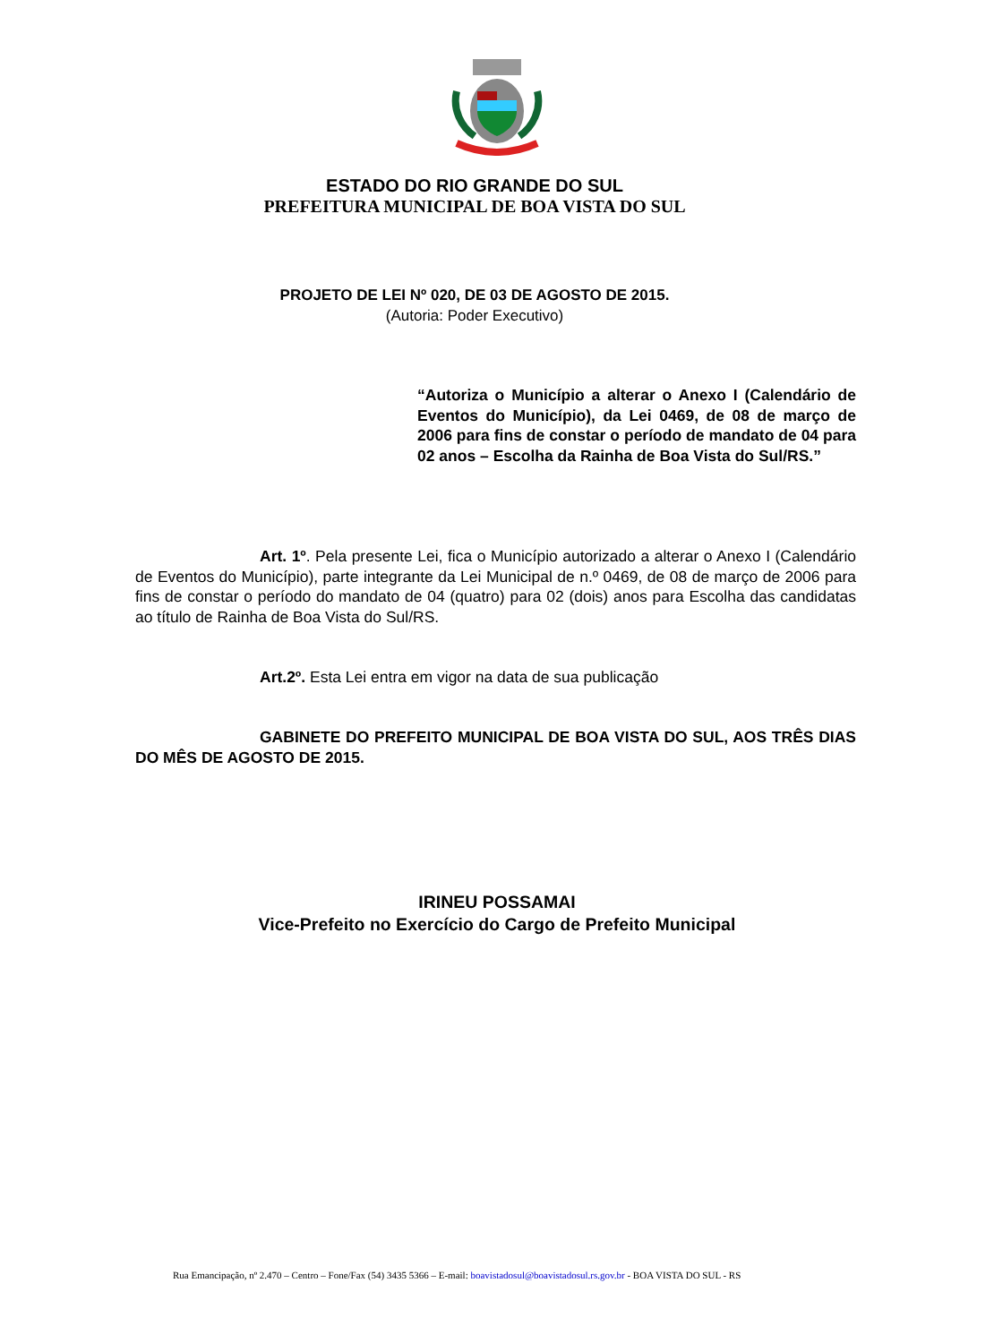ESTADO DO RIO GRANDE DO SUL
PREFEITURA MUNICIPAL DE BOA VISTA DO SUL
PROJETO DE LEI Nº 020, DE 03 DE AGOSTO DE 2015.
(Autoria: Poder Executivo)
“Autoriza o Município a alterar o Anexo I (Calendário de Eventos do Município), da Lei 0469, de 08 de março de 2006 para fins de constar o período de mandato de 04 para 02 anos – Escolha da Rainha de Boa Vista do Sul/RS.”
Art. 1º. Pela presente Lei, fica o Município autorizado a alterar o Anexo I (Calendário de Eventos do Município), parte integrante da Lei Municipal de n.º 0469, de 08 de março de 2006 para fins de constar o período do mandato de 04 (quatro) para 02 (dois) anos para Escolha das candidatas ao título de Rainha de Boa Vista do Sul/RS.
Art.2º. Esta Lei entra em vigor na data de sua publicação
GABINETE DO PREFEITO MUNICIPAL DE BOA VISTA DO SUL, AOS TRÊS DIAS DO MÊS DE AGOSTO DE 2015.
IRINEU POSSAMAI
Vice-Prefeito no Exercício do Cargo de Prefeito Municipal
Rua Emancipação, nº 2.470 – Centro – Fone/Fax (54) 3435 5366 – E-mail: boavistadosul@boavistadosul.rs.gov.br - BOA VISTA DO SUL - RS